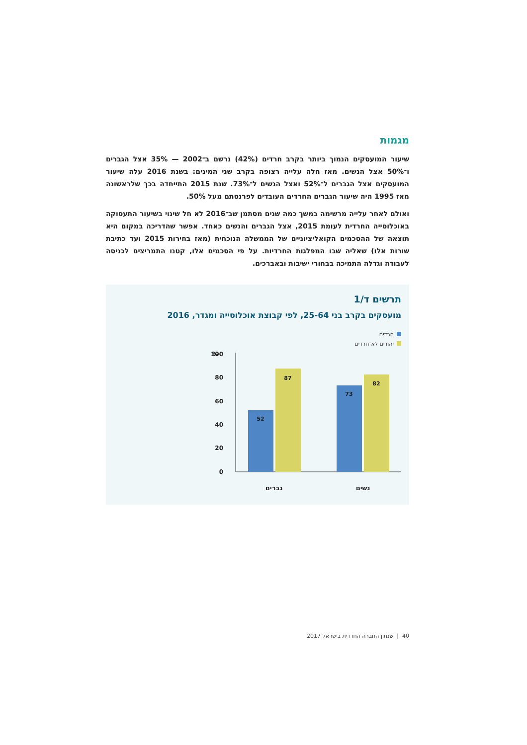מגמות
שיעור המועסקים הנמוך ביותר בקרב חרדים (42%) נרשם ב־2002 — 35% אצל הגברים ו־50% אצל הנשים. מאז חלה עלייה רצופה בקרב שני המינים: בשנת 2016 עלה שיעור המועסקים אצל הגברים ל־52% ואצל הנשים ל־73%. שנת 2015 התייחדה בכך שלראשונה מאז 1995 היה שיעור הגברים החרדים העובדים לפרנסתם מעל 50%.
ואולם לאחר עלייה מרשימה במשך כמה שנים מסתמן שב־2016 לא חל שינוי בשיעור התעסוקה באוכלוסייה החרדית לעומת 2015, אצל הגברים והנשים כאחד. אפשר שהדריכה במקום היא תוצאה של ההסכמים הקואליציוניים של הממשלה הנוכחית (מאז בחירות 2015 ועד כתיבת שורות אלו) שאליה שבו המפלגות החרדיות. על פי הסכמים אלו, קטנו התמריצים לכניסה לעבודה וגדלה התמיכה בבחורי ישיבות ובאברכים.
תרשים ד/1
מועסקים בקרב בני 25-64, לפי קבוצת אוכלוסייה ומגדר, 2016
חרדים
יהודים לא־חרדים
%
100
80
60
40
20
0
52
87
73
82
גברים
נשים
40 | שנתון החברה החרדית בישראל 2017